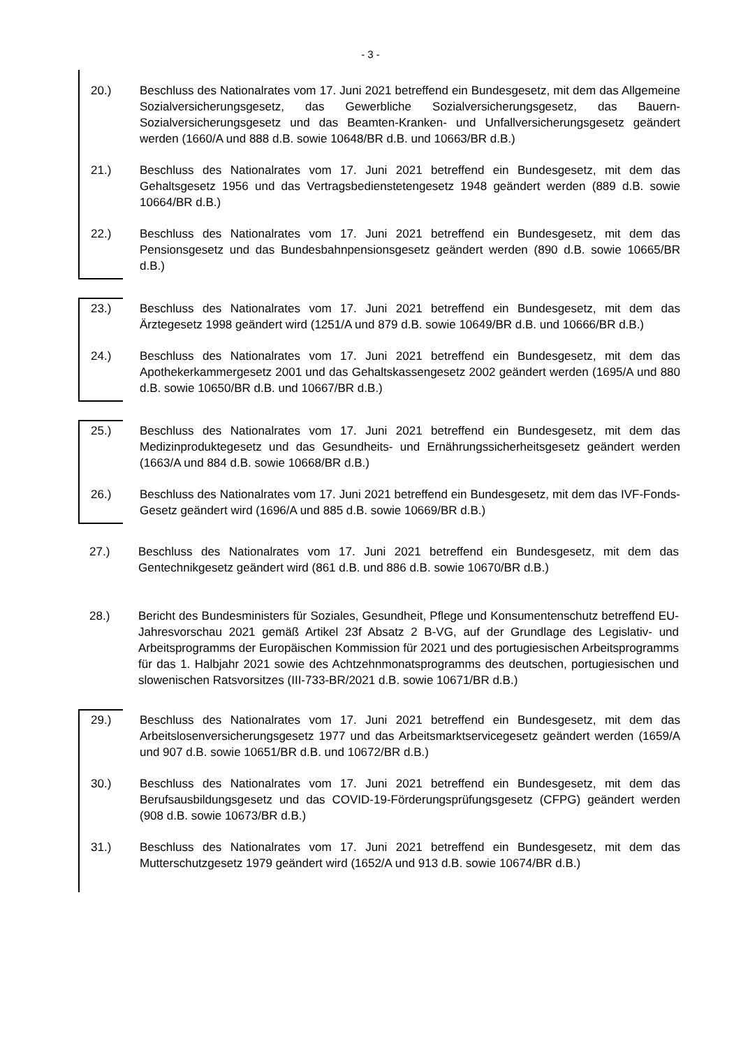- 3 -
20.) Beschluss des Nationalrates vom 17. Juni 2021 betreffend ein Bundesgesetz, mit dem das Allgemeine Sozialversicherungsgesetz, das Gewerbliche Sozialversicherungsgesetz, das Bauern-Sozialversicherungsgesetz und das Beamten-Kranken- und Unfallversicherungsgesetz geändert werden (1660/A und 888 d.B. sowie 10648/BR d.B. und 10663/BR d.B.)
21.) Beschluss des Nationalrates vom 17. Juni 2021 betreffend ein Bundesgesetz, mit dem das Gehaltsgesetz 1956 und das Vertragsbedienstetengesetz 1948 geändert werden (889 d.B. sowie 10664/BR d.B.)
22.) Beschluss des Nationalrates vom 17. Juni 2021 betreffend ein Bundesgesetz, mit dem das Pensionsgesetz und das Bundesbahnpensionsgesetz geändert werden (890 d.B. sowie 10665/BR d.B.)
23.) Beschluss des Nationalrates vom 17. Juni 2021 betreffend ein Bundesgesetz, mit dem das Ärztegesetz 1998 geändert wird (1251/A und 879 d.B. sowie 10649/BR d.B. und 10666/BR d.B.)
24.) Beschluss des Nationalrates vom 17. Juni 2021 betreffend ein Bundesgesetz, mit dem das Apothekerkammergesetz 2001 und das Gehaltskassengesetz 2002 geändert werden (1695/A und 880 d.B. sowie 10650/BR d.B. und 10667/BR d.B.)
25.) Beschluss des Nationalrates vom 17. Juni 2021 betreffend ein Bundesgesetz, mit dem das Medizinproduktegesetz und das Gesundheits- und Ernährungssicherheitsgesetz geändert werden (1663/A und 884 d.B. sowie 10668/BR d.B.)
26.) Beschluss des Nationalrates vom 17. Juni 2021 betreffend ein Bundesgesetz, mit dem das IVF-Fonds-Gesetz geändert wird (1696/A und 885 d.B. sowie 10669/BR d.B.)
27.) Beschluss des Nationalrates vom 17. Juni 2021 betreffend ein Bundesgesetz, mit dem das Gentechnikgesetz geändert wird (861 d.B. und 886 d.B. sowie 10670/BR d.B.)
28.) Bericht des Bundesministers für Soziales, Gesundheit, Pflege und Konsumentenschutz betreffend EU-Jahresvorschau 2021 gemäß Artikel 23f Absatz 2 B-VG, auf der Grundlage des Legislativ- und Arbeitsprogramms der Europäischen Kommission für 2021 und des portugiesischen Arbeitsprogramms für das 1. Halbjahr 2021 sowie des Achtzehnmonatsprogramms des deutschen, portugiesischen und slowenischen Ratsvorsitzes (III-733-BR/2021 d.B. sowie 10671/BR d.B.)
29.) Beschluss des Nationalrates vom 17. Juni 2021 betreffend ein Bundesgesetz, mit dem das Arbeitslosenversicherungsgesetz 1977 und das Arbeitsmarktservicegesetz geändert werden (1659/A und 907 d.B. sowie 10651/BR d.B. und 10672/BR d.B.)
30.) Beschluss des Nationalrates vom 17. Juni 2021 betreffend ein Bundesgesetz, mit dem das Berufsausbildungsgesetz und das COVID-19-Förderungsprüfungsgesetz (CFPG) geändert werden (908 d.B. sowie 10673/BR d.B.)
31.) Beschluss des Nationalrates vom 17. Juni 2021 betreffend ein Bundesgesetz, mit dem das Mutterschutzgesetz 1979 geändert wird (1652/A und 913 d.B. sowie 10674/BR d.B.)